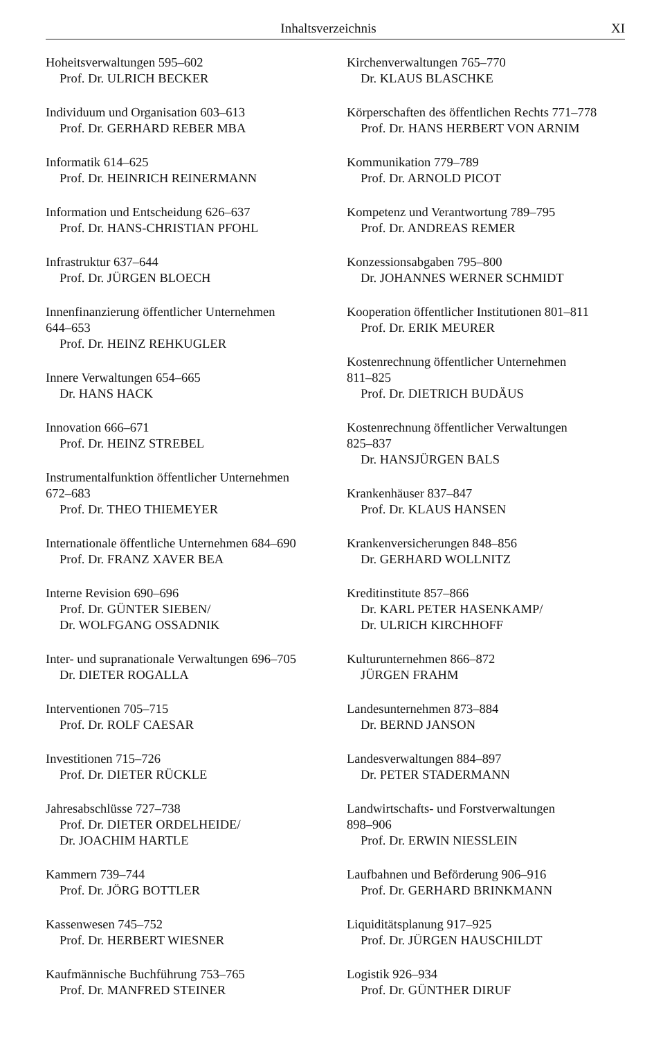Inhaltsverzeichnis XI
Hoheitsverwaltungen 595–602
Prof. Dr. ULRICH BECKER
Individuum und Organisation 603–613
Prof. Dr. GERHARD REBER MBA
Informatik 614–625
Prof. Dr. HEINRICH REINERMANN
Information und Entscheidung 626–637
Prof. Dr. HANS-CHRISTIAN PFOHL
Infrastruktur 637–644
Prof. Dr. JÜRGEN BLOECH
Innenfinanzierung öffentlicher Unternehmen
644–653
Prof. Dr. HEINZ REHKUGLER
Innere Verwaltungen 654–665
Dr. HANS HACK
Innovation 666–671
Prof. Dr. HEINZ STREBEL
Instrumentalfunktion öffentlicher Unternehmen
672–683
Prof. Dr. THEO THIEMEYER
Internationale öffentliche Unternehmen 684–690
Prof. Dr. FRANZ XAVER BEA
Interne Revision 690–696
Prof. Dr. GÜNTER SIEBEN/
Dr. WOLFGANG OSSADNIK
Inter- und supranationale Verwaltungen 696–705
Dr. DIETER ROGALLA
Interventionen 705–715
Prof. Dr. ROLF CAESAR
Investitionen 715–726
Prof. Dr. DIETER RÜCKLE
Jahresabschlüsse 727–738
Prof. Dr. DIETER ORDELHEIDE/
Dr. JOACHIM HARTLE
Kammern 739–744
Prof. Dr. JÖRG BOTTLER
Kassenwesen 745–752
Prof. Dr. HERBERT WIESNER
Kaufmännische Buchführung 753–765
Prof. Dr. MANFRED STEINER
Kirchenverwaltungen 765–770
Dr. KLAUS BLASCHKE
Körperschaften des öffentlichen Rechts 771–778
Prof. Dr. HANS HERBERT VON ARNIM
Kommunikation 779–789
Prof. Dr. ARNOLD PICOT
Kompetenz und Verantwortung 789–795
Prof. Dr. ANDREAS REMER
Konzessionsabgaben 795–800
Dr. JOHANNES WERNER SCHMIDT
Kooperation öffentlicher Institutionen 801–811
Prof. Dr. ERIK MEURER
Kostenrechnung öffentlicher Unternehmen
811–825
Prof. Dr. DIETRICH BUDÄUS
Kostenrechnung öffentlicher Verwaltungen
825–837
Dr. HANSJÜRGEN BALS
Krankenhäuser 837–847
Prof. Dr. KLAUS HANSEN
Krankenversicherungen 848–856
Dr. GERHARD WOLLNITZ
Kreditinstitute 857–866
Dr. KARL PETER HASENKAMP/
Dr. ULRICH KIRCHHOFF
Kulturunternehmen 866–872
JÜRGEN FRAHM
Landesunternehmen 873–884
Dr. BERND JANSON
Landesverwaltungen 884–897
Dr. PETER STADERMANN
Landwirtschafts- und Forstverwaltungen
898–906
Prof. Dr. ERWIN NIESSLEIN
Laufbahnen und Beförderung 906–916
Prof. Dr. GERHARD BRINKMANN
Liquiditätsplanung 917–925
Prof. Dr. JÜRGEN HAUSCHILDT
Logistik 926–934
Prof. Dr. GÜNTHER DIRUF